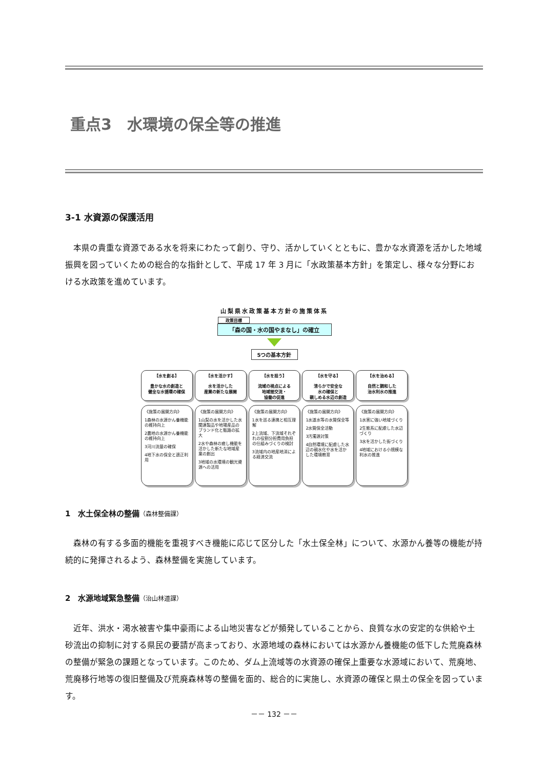重点3　水環境の保全等の推進
3-1 水資源の保護活用
本県の貴重な資源である水を将来にわたって創り、守り、活かしていくとともに、豊かな水資源を活かした地域振興を図っていくための総合的な指針として、平成 17 年 3 月に「水政策基本方針」を策定し、様々な分野における水政策を進めています。
山梨県水政策基本方針の施策体系
政策目標
「森の国・水の国やまなし」の確立
5つの基本方針
【水を創る】
豊かな水の創造と
健全な水循環の確保
【水を活かす】
水を活かした
産業の新たな展開
【水を担う】
流域の視点による
地域間交流・
協働の促進
【水を守る】
清らかで安全な
水の確保と
親しめる水辺の創造
【水を治める】
自然と調和した
治水利水の推進
《施策の展開方向》
1森林の水源かん養機能の維持向上
2農地の水源かん養機能の維持向上
3河川流量の確保
4地下水の保全と適正利用
《施策の展開方向》
1山梨の水を活かした水関連製品や地場産品のブランド化と販路の拡大
2水や森林の癒し機能を活かした新たな地域産業の創出
3地域の水環境の観光資源への活用
《施策の展開方向》
1水を巡る連携と相互理解
2上流域、下流域それぞれの役割分担費用負担の仕組みづくりの検討
3流域内の地産地消による経済交流
《施策の展開方向》
1水道水等の水質保全等
2水質保全活動
3汚濁源対策
4自然環境に配慮した水辺の親水化や水を活かした環境教育
《施策の展開方向》
1水害に強い地域づくり
2生態系に配慮した水辺づくり
3水を活かした街づくり
4地域における小規模な利水の推進
1　水土保全林の整備（森林整備課）
森林の有する多面的機能を重視すべき機能に応じて区分した「水土保全林」について、水源かん養等の機能が持続的に発揮されるよう、森林整備を実施しています。
2　水源地域緊急整備（治山林道課）
近年、洪水・渇水被害や集中豪雨による山地災害などが頻発していることから、良質な水の安定的な供給や土砂流出の抑制に対する県民の要請が高まっており、水源地域の森林においては水源かん養機能の低下した荒廃森林の整備が緊急の課題となっています。このため、ダム上流域等の水資源の確保上重要な水源域において、荒廃地、荒廃移行地等の復旧整備及び荒廃森林等の整備を面的、総合的に実施し、水資源の確保と県土の保全を図っています。
－－ 132 －－